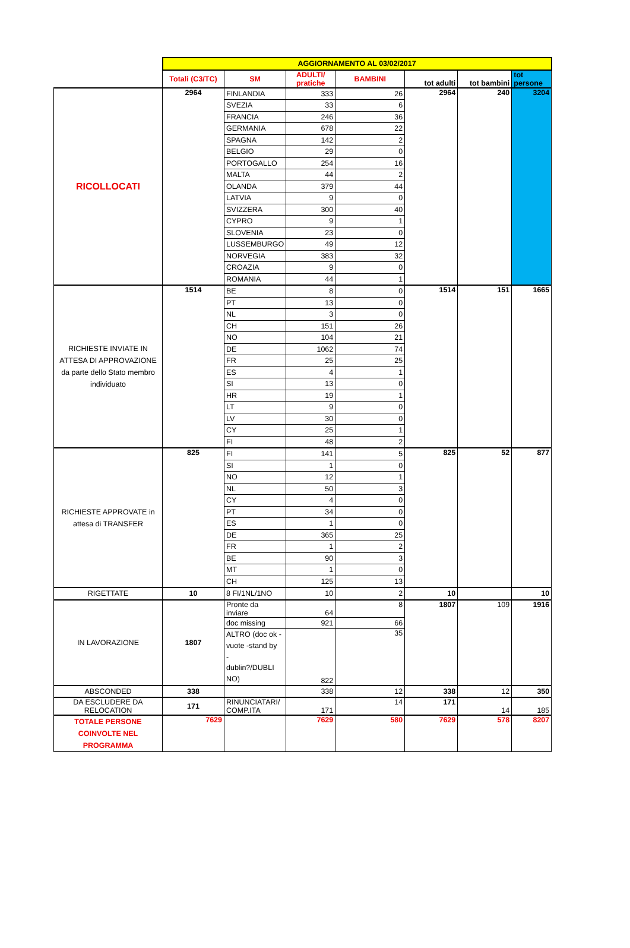| | AGGIORNAMENTO AL 03/02/2017 | | | | | | |
| | Totali (C3/TC) | SM | ADULTI/ pratiche | BAMBINI | tot adulti | tot bambini | tot persone |
| RICOLLOCATI | 2964 | FINLANDIA | 333 | 26 | 2964 | 240 | 3204 |
| | | SVEZIA | 33 | 6 | | | |
| | | FRANCIA | 246 | 36 | | | |
| | | GERMANIA | 678 | 22 | | | |
| | | SPAGNA | 142 | 2 | | | |
| | | BELGIO | 29 | 0 | | | |
| | | PORTOGALLO | 254 | 16 | | | |
| | | MALTA | 44 | 2 | | | |
| | | OLANDA | 379 | 44 | | | |
| | | LATVIA | 9 | 0 | | | |
| | | SVIZZERA | 300 | 40 | | | |
| | | CYPRO | 9 | 1 | | | |
| | | SLOVENIA | 23 | 0 | | | |
| | | LUSSEMBURGO | 49 | 12 | | | |
| | | NORVEGIA | 383 | 32 | | | |
| | | CROAZIA | 9 | 0 | | | |
| | | ROMANIA | 44 | 1 | | | |
| RICHIESTE INVIATE IN ATTESA DI APPROVAZIONE da parte dello Stato membro individuato | 1514 | BE | 8 | 0 | 1514 | 151 | 1665 |
| | | PT | 13 | 0 | | | |
| | | NL | 3 | 0 | | | |
| | | CH | 151 | 26 | | | |
| | | NO | 104 | 21 | | | |
| | | DE | 1062 | 74 | | | |
| | | FR | 25 | 25 | | | |
| | | ES | 4 | 1 | | | |
| | | SI | 13 | 0 | | | |
| | | HR | 19 | 1 | | | |
| | | LT | 9 | 0 | | | |
| | | LV | 30 | 0 | | | |
| | | CY | 25 | 1 | | | |
| | | FI | 48 | 2 | | | |
| RICHIESTE APPROVATE in attesa di TRANSFER | 825 | FI | 141 | 5 | 825 | 52 | 877 |
| | | SI | 1 | 0 | | | |
| | | NO | 12 | 1 | | | |
| | | NL | 50 | 3 | | | |
| | | CY | 4 | 0 | | | |
| | | PT | 34 | 0 | | | |
| | | ES | 1 | 0 | | | |
| | | DE | 365 | 25 | | | |
| | | FR | 1 | 2 | | | |
| | | BE | 90 | 3 | | | |
| | | MT | 1 | 0 | | | |
| | | CH | 125 | 13 | | | |
| RIGETTATE | 10 | 8 FI/1NL/1NO | 10 | 2 | 10 | | 10 |
| IN LAVORAZIONE | 1807 | Pronte da inviare | 64 | 8 | 1807 | 109 | 1916 |
| | | doc missing | 921 | 66 | | | |
| | | ALTRO (doc ok - vuote -stand by - dublin?/DUBLI NO) | 822 | 35 | | | |
| ABSCONDED | 338 | | 338 | 12 | 338 | 12 | 350 |
| DA ESCLUDERE DA RELOCATION | 171 | RINUNCIATARI/ COMP.ITA | 171 | 14 | 171 | 14 | 185 |
| TOTALE PERSONE COINVOLTE NEL PROGRAMMA | 7629 | | 7629 | 580 | 7629 | 578 | 8207 |